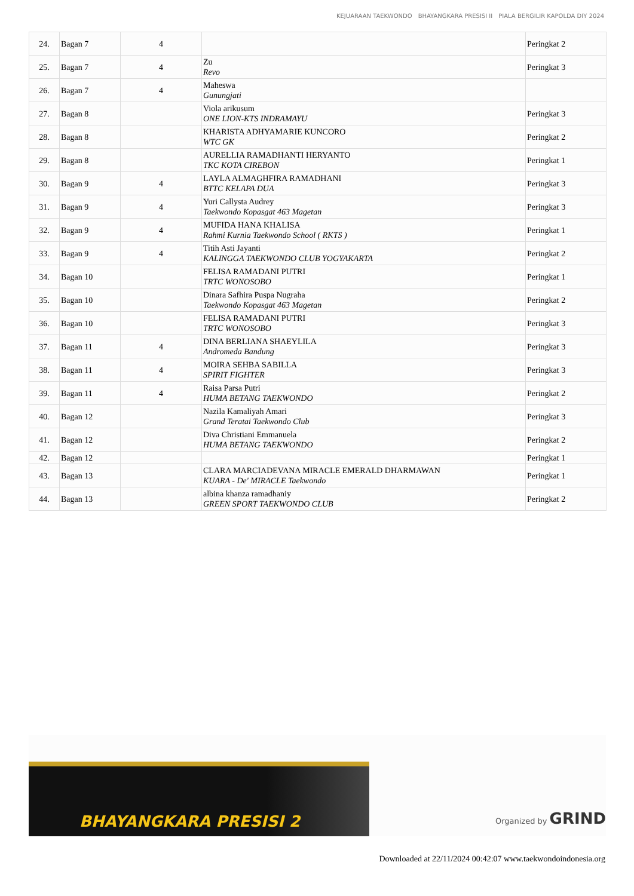KEJUARAAN TAEKWONDO BHAYANGKARA PRESISI II PIALA BERGILIR KAPOLDA DIY 2024
| 24. | Bagan 7 | 4 | | Peringkat 2 |
| 25. | Bagan 7 | 4 | Zu Revo | Peringkat 3 |
| 26. | Bagan 7 | 4 | Maheswa Gunungjati | |
| 27. | Bagan 8 | | Viola arikusum ONE LION-KTS INDRAMAYU | Peringkat 3 |
| 28. | Bagan 8 | | KHARISTA ADHYAMARIE KUNCORO WTC GK | Peringkat 2 |
| 29. | Bagan 8 | | AURELLIA RAMADHANTI HERYANTO TKC KOTA CIREBON | Peringkat 1 |
| 30. | Bagan 9 | 4 | LAYLA ALMAGHFIRA RAMADHANI BTTC KELAPA DUA | Peringkat 3 |
| 31. | Bagan 9 | 4 | Yuri Callysta Audrey Taekwondo Kopasgat 463 Magetan | Peringkat 3 |
| 32. | Bagan 9 | 4 | MUFIDA HANA KHALISA Rahmi Kurnia Taekwondo School ( RKTS ) | Peringkat 1 |
| 33. | Bagan 9 | 4 | Titih Asti Jayanti KALINGGA TAEKWONDO CLUB YOGYAKARTA | Peringkat 2 |
| 34. | Bagan 10 | | FELISA RAMADANI PUTRI TRTC WONOSOBO | Peringkat 1 |
| 35. | Bagan 10 | | Dinara Safhira Puspa Nugraha Taekwondo Kopasgat 463 Magetan | Peringkat 2 |
| 36. | Bagan 10 | | FELISA RAMADANI PUTRI TRTC WONOSOBO | Peringkat 3 |
| 37. | Bagan 11 | 4 | DINA BERLIANA SHAEYLILA Andromeda Bandung | Peringkat 3 |
| 38. | Bagan 11 | 4 | MOIRA SEHBA SABILLA SPIRIT FIGHTER | Peringkat 3 |
| 39. | Bagan 11 | 4 | Raisa Parsa Putri HUMA BETANG TAEKWONDO | Peringkat 2 |
| 40. | Bagan 12 | | Nazila Kamaliyah Amari Grand Teratai Taekwondo Club | Peringkat 3 |
| 41. | Bagan 12 | | Diva Christiani Emmanuela HUMA BETANG TAEKWONDO | Peringkat 2 |
| 42. | Bagan 12 | | | Peringkat 1 |
| 43. | Bagan 13 | | CLARA MARCIADEVANA MIRACLE EMERALD DHARMAWAN KUARA - De' MIRACLE Taekwondo | Peringkat 1 |
| 44. | Bagan 13 | | albina khanza ramadhaniy GREEN SPORT TAEKWONDO CLUB | Peringkat 2 |
BHAYANGKARA PRESISI 2
Organized by GRIND
Downloaded at 22/11/2024 00:42:07 www.taekwondoindonesia.org